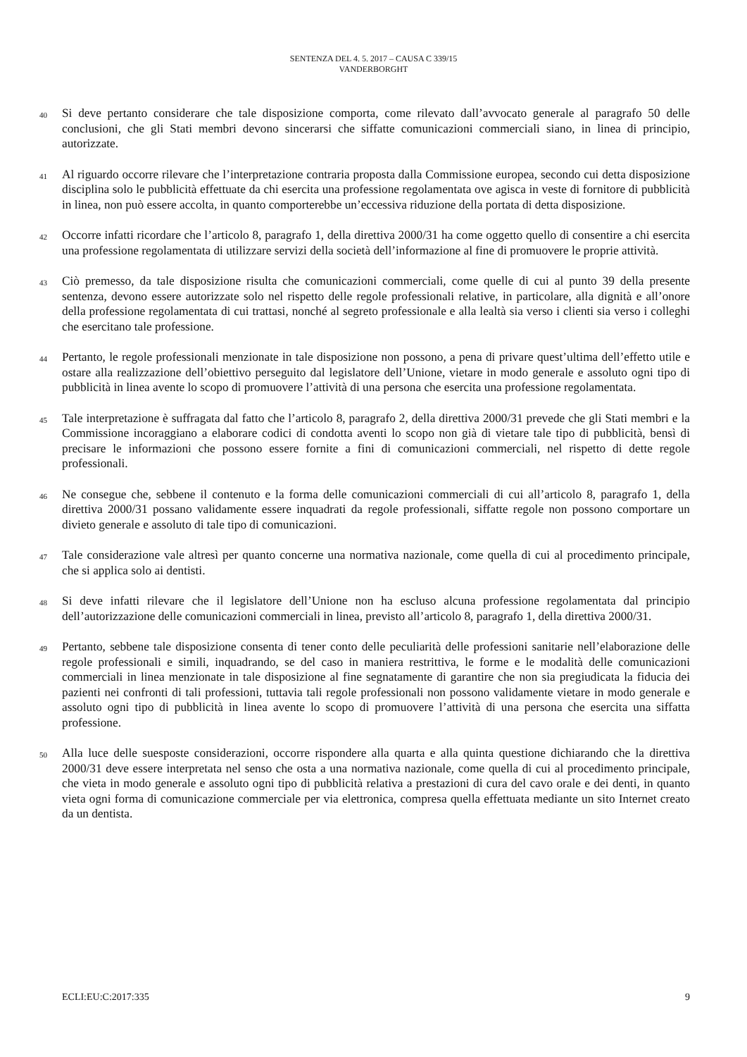SENTENZA DEL 4. 5. 2017 – CAUSA C 339/15
VANDERBORGHT
40
Si deve pertanto considerare che tale disposizione comporta, come rilevato dall’avvocato generale al paragrafo 50 delle conclusioni, che gli Stati membri devono sincerarsi che siffatte comunicazioni commerciali siano, in linea di principio, autorizzate.
41
Al riguardo occorre rilevare che l’interpretazione contraria proposta dalla Commissione europea, secondo cui detta disposizione disciplina solo le pubblicità effettuate da chi esercita una professione regolamentata ove agisca in veste di fornitore di pubblicità in linea, non può essere accolta, in quanto comporterebbe un’eccessiva riduzione della portata di detta disposizione.
42
Occorre infatti ricordare che l’articolo 8, paragrafo 1, della direttiva 2000/31 ha come oggetto quello di consentire a chi esercita una professione regolamentata di utilizzare servizi della società dell’informazione al fine di promuovere le proprie attività.
43
Ciò premesso, da tale disposizione risulta che comunicazioni commerciali, come quelle di cui al punto 39 della presente sentenza, devono essere autorizzate solo nel rispetto delle regole professionali relative, in particolare, alla dignità e all’onore della professione regolamentata di cui trattasi, nonché al segreto professionale e alla lealtà sia verso i clienti sia verso i colleghi che esercitano tale professione.
44
Pertanto, le regole professionali menzionate in tale disposizione non possono, a pena di privare quest’ultima dell’effetto utile e ostare alla realizzazione dell’obiettivo perseguito dal legislatore dell’Unione, vietare in modo generale e assoluto ogni tipo di pubblicità in linea avente lo scopo di promuovere l’attività di una persona che esercita una professione regolamentata.
45
Tale interpretazione è suffragata dal fatto che l’articolo 8, paragrafo 2, della direttiva 2000/31 prevede che gli Stati membri e la Commissione incoraggiano a elaborare codici di condotta aventi lo scopo non già di vietare tale tipo di pubblicità, bensì di precisare le informazioni che possono essere fornite a fini di comunicazioni commerciali, nel rispetto di dette regole professionali.
46
Ne consegue che, sebbene il contenuto e la forma delle comunicazioni commerciali di cui all’articolo 8, paragrafo 1, della direttiva 2000/31 possano validamente essere inquadrati da regole professionali, siffatte regole non possono comportare un divieto generale e assoluto di tale tipo di comunicazioni.
47
Tale considerazione vale altresì per quanto concerne una normativa nazionale, come quella di cui al procedimento principale, che si applica solo ai dentisti.
48
Si deve infatti rilevare che il legislatore dell’Unione non ha escluso alcuna professione regolamentata dal principio dell’autorizzazione delle comunicazioni commerciali in linea, previsto all’articolo 8, paragrafo 1, della direttiva 2000/31.
49
Pertanto, sebbene tale disposizione consenta di tener conto delle peculiarità delle professioni sanitarie nell’elaborazione delle regole professionali e simili, inquadrando, se del caso in maniera restrittiva, le forme e le modalità delle comunicazioni commerciali in linea menzionate in tale disposizione al fine segnatamente di garantire che non sia pregiudicata la fiducia dei pazienti nei confronti di tali professioni, tuttavia tali regole professionali non possono validamente vietare in modo generale e assoluto ogni tipo di pubblicità in linea avente lo scopo di promuovere l’attività di una persona che esercita una siffatta professione.
50
Alla luce delle suesposte considerazioni, occorre rispondere alla quarta e alla quinta questione dichiarando che la direttiva 2000/31 deve essere interpretata nel senso che osta a una normativa nazionale, come quella di cui al procedimento principale, che vieta in modo generale e assoluto ogni tipo di pubblicità relativa a prestazioni di cura del cavo orale e dei denti, in quanto vieta ogni forma di comunicazione commerciale per via elettronica, compresa quella effettuata mediante un sito Internet creato da un dentista.
ECLI:EU:C:2017:335 9